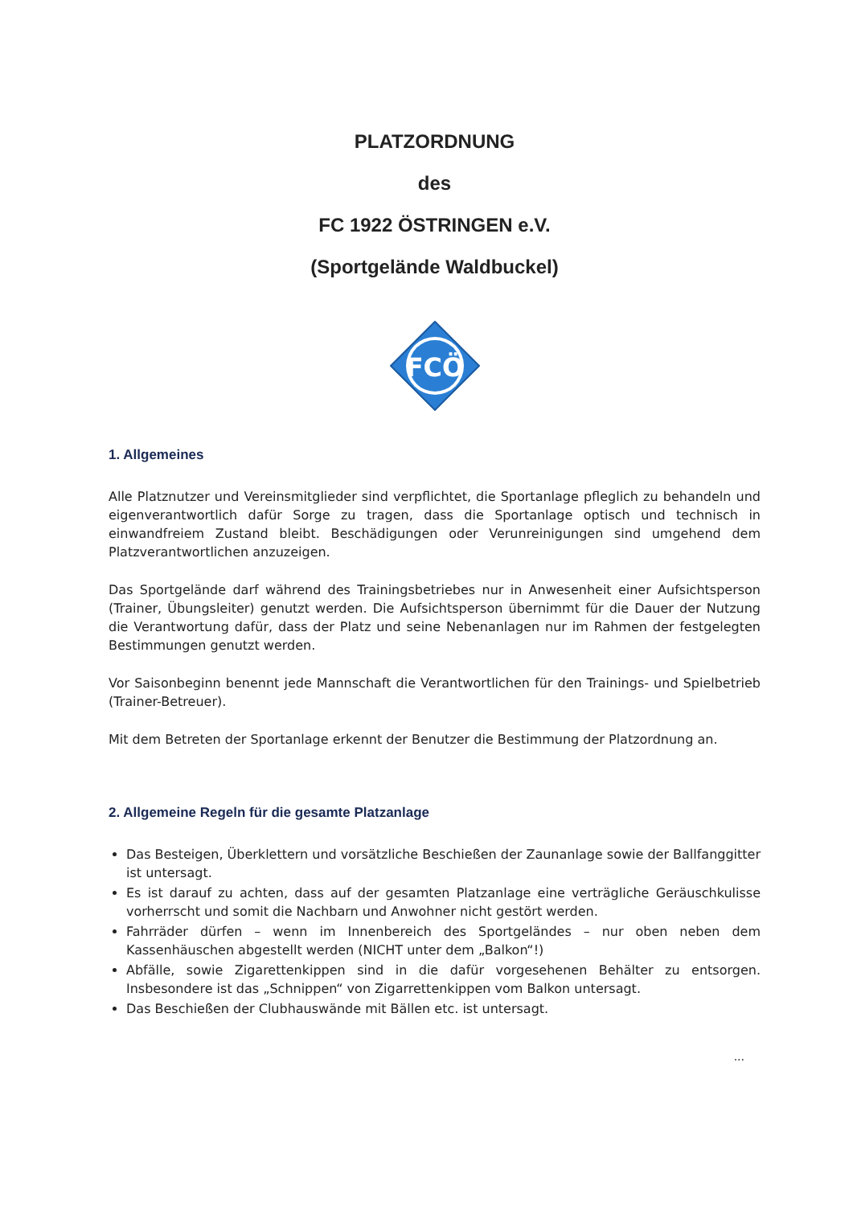PLATZORDNUNG
des
FC 1922 ÖSTRINGEN e.V.
(Sportgelände Waldbuckel)
FCÖ
1. Allgemeines
Alle Platznutzer und Vereinsmitglieder sind verpflichtet, die Sportanlage pfleglich zu behandeln und eigenverantwortlich dafür Sorge zu tragen, dass die Sportanlage optisch und technisch in einwandfreiem Zustand bleibt. Beschädigungen oder Verunreinigungen sind umgehend dem Platzverantwortlichen anzuzeigen.
Das Sportgelände darf während des Trainingsbetriebes nur in Anwesenheit einer Aufsichtsperson (Trainer, Übungsleiter) genutzt werden. Die Aufsichtsperson übernimmt für die Dauer der Nutzung die Verantwortung dafür, dass der Platz und seine Nebenanlagen nur im Rahmen der festgelegten Bestimmungen genutzt werden.
Vor Saisonbeginn benennt jede Mannschaft die Verantwortlichen für den Trainings- und Spielbetrieb (Trainer-Betreuer).
Mit dem Betreten der Sportanlage erkennt der Benutzer die Bestimmung der Platzordnung an.
2. Allgemeine Regeln für die gesamte Platzanlage
Das Besteigen, Überklettern und vorsätzliche Beschießen der Zaunanlage sowie der Ballfanggitter ist untersagt.
Es ist darauf zu achten, dass auf der gesamten Platzanlage eine verträgliche Geräuschkulisse vorherrscht und somit die Nachbarn und Anwohner nicht gestört werden.
Fahrräder dürfen – wenn im Innenbereich des Sportgeländes – nur oben neben dem Kassenhäuschen abgestellt werden (NICHT unter dem „Balkon“!)
Abfälle, sowie Zigarettenkippen sind in die dafür vorgesehenen Behälter zu entsorgen. Insbesondere ist das „Schnippen“ von Zigarrettenkippen vom Balkon untersagt.
Das Beschießen der Clubhauswände mit Bällen etc. ist untersagt.
...